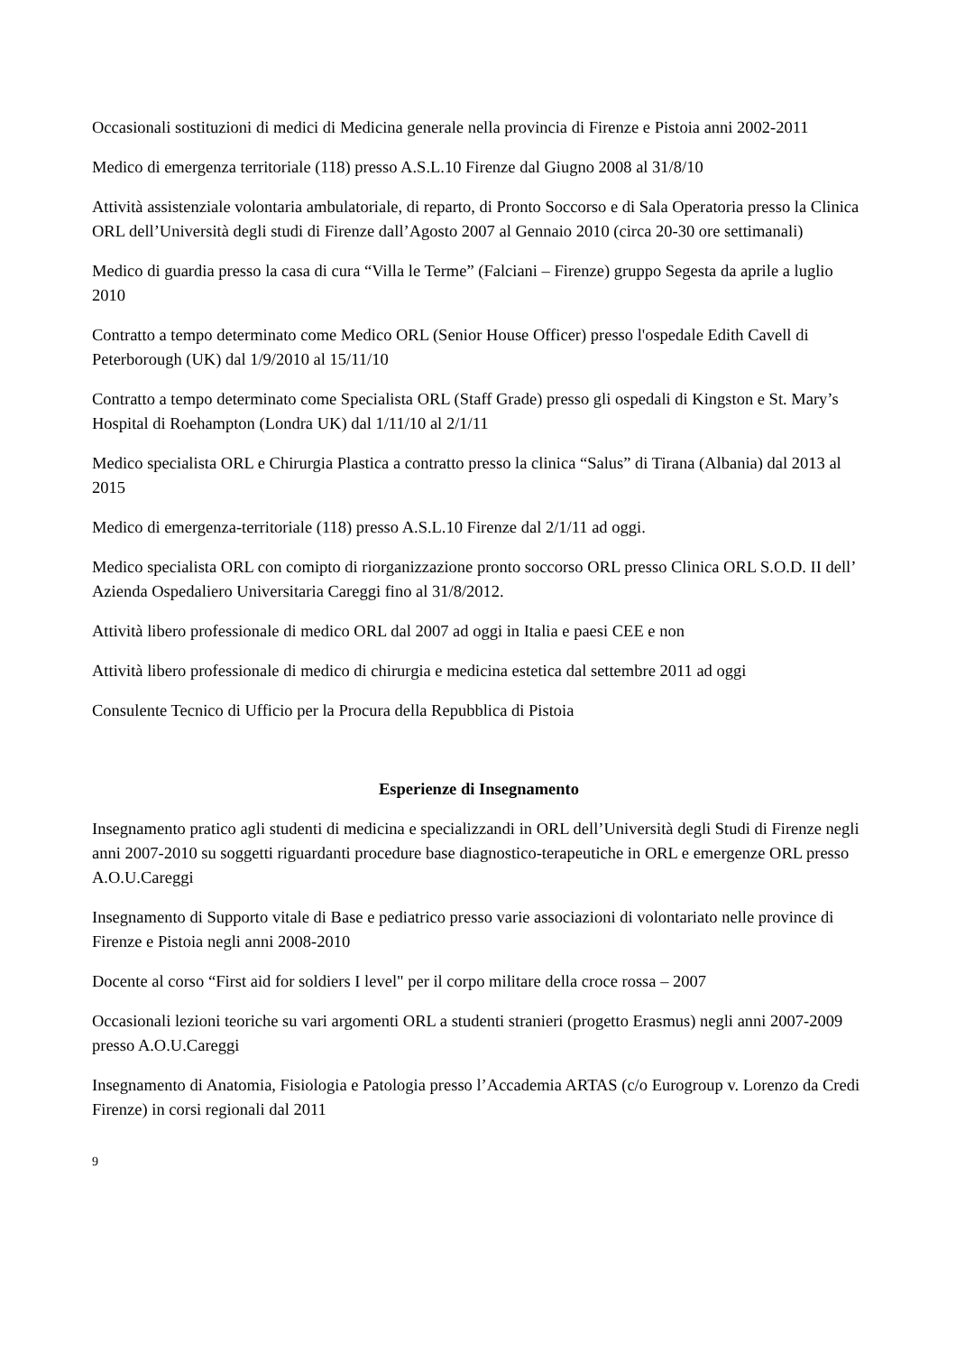Occasionali sostituzioni di medici di Medicina generale nella provincia di Firenze e Pistoia anni 2002-2011
Medico di emergenza territoriale (118) presso A.S.L.10 Firenze dal Giugno 2008 al 31/8/10
Attività assistenziale volontaria ambulatoriale, di reparto, di Pronto Soccorso e di Sala Operatoria presso la Clinica ORL dell’Università degli studi di Firenze dall’Agosto 2007 al Gennaio 2010 (circa 20-30 ore settimanali)
Medico di guardia presso la casa di cura “Villa le Terme” (Falciani – Firenze) gruppo Segesta da aprile a luglio 2010
Contratto a tempo determinato come Medico ORL (Senior House Officer) presso l'ospedale Edith Cavell di Peterborough (UK) dal 1/9/2010 al 15/11/10
Contratto a tempo determinato come Specialista ORL (Staff Grade) presso gli ospedali di Kingston e St. Mary’s Hospital di Roehampton (Londra UK) dal 1/11/10 al 2/1/11
Medico specialista ORL e Chirurgia Plastica a contratto presso la clinica “Salus” di Tirana (Albania) dal 2013 al 2015
Medico di emergenza-territoriale (118) presso A.S.L.10 Firenze dal 2/1/11 ad oggi.
Medico specialista ORL con comipto di riorganizzazione pronto soccorso ORL presso Clinica ORL S.O.D. II dell’ Azienda Ospedaliero Universitaria Careggi fino al 31/8/2012.
Attività libero professionale di medico ORL dal 2007 ad oggi in Italia e paesi CEE e non
Attività libero professionale di medico di chirurgia e medicina estetica dal settembre 2011 ad oggi
Consulente Tecnico di Ufficio per la Procura della Repubblica di Pistoia
Esperienze di Insegnamento
Insegnamento pratico agli studenti di medicina e specializzandi in ORL dell’Università degli Studi di Firenze negli anni 2007-2010 su soggetti riguardanti procedure base diagnostico-terapeutiche in ORL e emergenze ORL presso A.O.U.Careggi
Insegnamento di Supporto vitale di Base e pediatrico presso varie associazioni di volontariato nelle province di Firenze e Pistoia negli anni 2008-2010
Docente al corso “First aid for soldiers I level" per il corpo militare della croce rossa – 2007
Occasionali lezioni teoriche su vari argomenti ORL a studenti stranieri (progetto Erasmus) negli anni 2007-2009 presso A.O.U.Careggi
Insegnamento di Anatomia, Fisiologia e Patologia presso l’Accademia ARTAS (c/o Eurogroup v. Lorenzo da Credi Firenze) in corsi regionali dal 2011
9